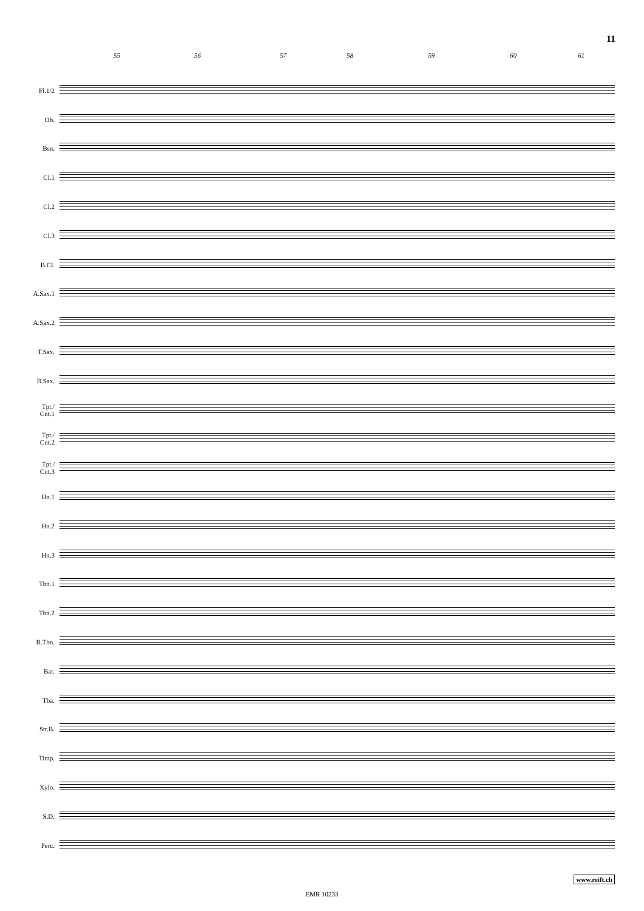11
55 56 57 58 59 60 61
Fl.1/2
Ob.
Bsn.
Cl.1
Cl.2
Cl.3
B.Cl.
A.Sax.1
A.Sax.2
T.Sax.
B.Sax.
Tpt./
Cnt.1
Tpt./
Cnt.2
Tpt./
Cnt.3
Hn.1
Hn.2
Hn.3
Tbn.1
Tbn.2
B.Tbn.
Bar.
Tba.
Str.B.
Timp.
Xylo.
S.D.
Perc.
www.reift.ch
EMR 10233